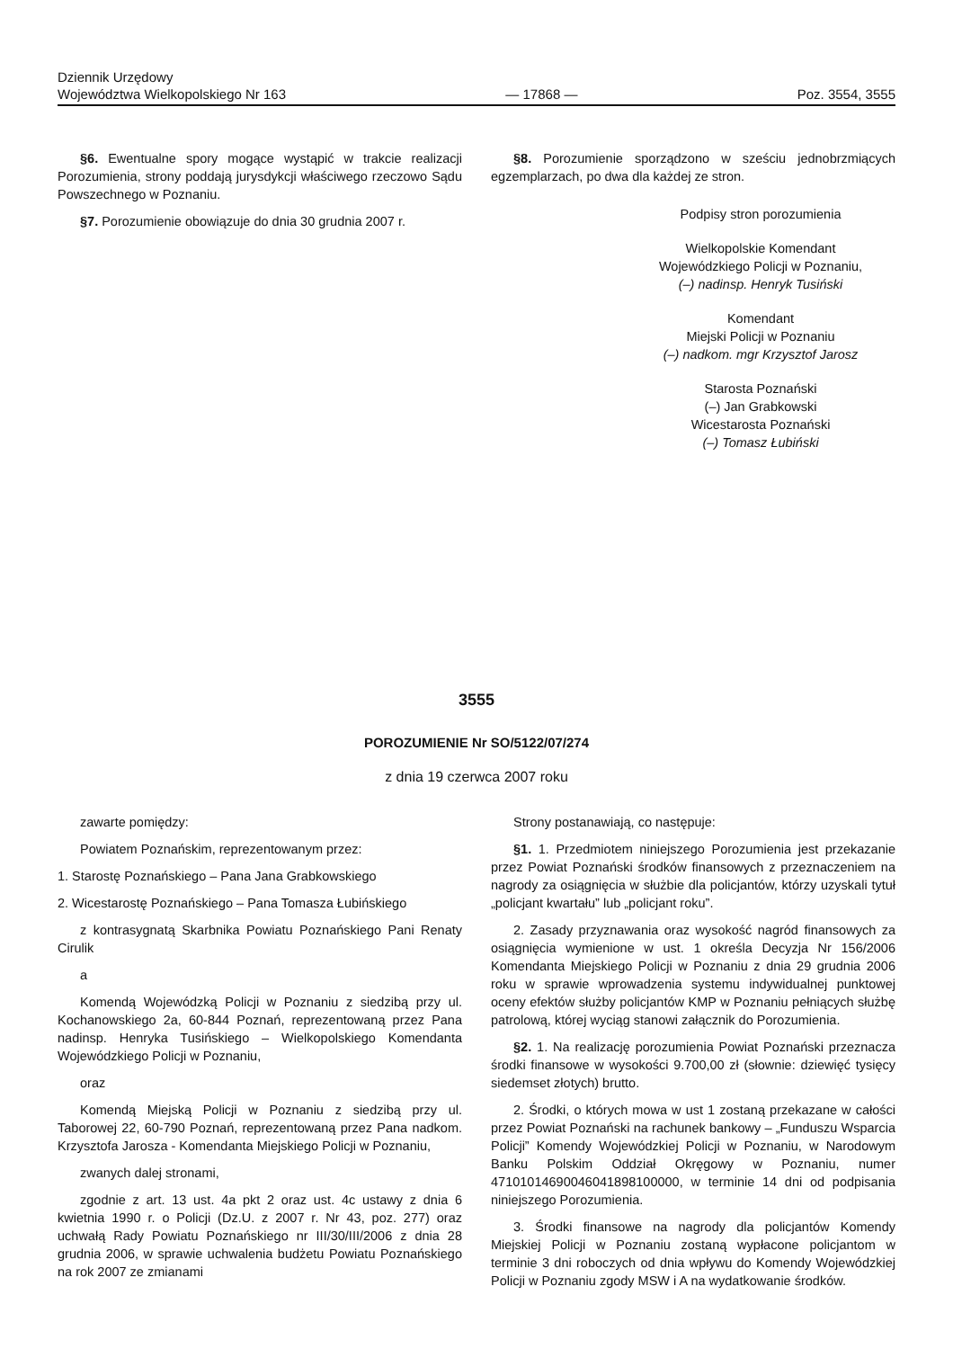Dziennik Urzędowy
Województwa Wielkopolskiego Nr 163
— 17868 —
Poz. 3554, 3555
§6. Ewentualne spory mogące wystąpić w trakcie realizacji Porozumienia, strony poddają jurysdykcji właściwego rzeczowo Sądu Powszechnego w Poznaniu.
§7. Porozumienie obowiązuje do dnia 30 grudnia 2007 r.
§8. Porozumienie sporządzono w sześciu jednobrzmiących egzemplarzach, po dwa dla każdej ze stron.
Podpisy stron porozumienia
Wielkopolskie Komendant
Wojewódzkiego Policji w Poznaniu,
(–) nadinsp. Henryk Tusiński
Komendant
Miejski Policji w Poznaniu
(–) nadkom. mgr Krzysztof Jarosz
Starosta Poznański
(–) Jan Grabkowski
Wicestarosta Poznański
(–) Tomasz Łubiński
3555
POROZUMIENIE Nr SO/5122/07/274
z dnia 19 czerwca 2007 roku
zawarte pomiędzy:
Powiatem Poznańskim, reprezentowanym przez:
1. Starostę Poznańskiego – Pana Jana Grabkowskiego
2. Wicestarostę Poznańskiego – Pana Tomasza Łubińskiego
z kontrasygnatą Skarbnika Powiatu Poznańskiego Pani Renaty Cirulik
a
Komendą Wojewódzką Policji w Poznaniu z siedzibą przy ul. Kochanowskiego 2a, 60-844 Poznań, reprezentowaną przez Pana nadinsp. Henryka Tusińskiego – Wielkopolskiego Komendanta Wojewódzkiego Policji w Poznaniu,
oraz
Komendą Miejską Policji w Poznaniu z siedzibą przy ul. Taborowej 22, 60-790 Poznań, reprezentowaną przez Pana nadkom. Krzysztofa Jarosza - Komendanta Miejskiego Policji w Poznaniu,
zwanych dalej stronami,
zgodnie z art. 13 ust. 4a pkt 2 oraz ust. 4c ustawy z dnia 6 kwietnia 1990 r. o Policji (Dz.U. z 2007 r. Nr 43, poz. 277) oraz uchwałą Rady Powiatu Poznańskiego nr III/30/III/2006 z dnia 28 grudnia 2006, w sprawie uchwalenia budżetu Powiatu Poznańskiego na rok 2007 ze zmianami
Strony postanawiają, co następuje:
§1. 1. Przedmiotem niniejszego Porozumienia jest przekazanie przez Powiat Poznański środków finansowych z przeznaczeniem na nagrody za osiągnięcia w służbie dla policjantów, którzy uzyskali tytuł „policjant kwartału” lub „policjant roku”.
2. Zasady przyznawania oraz wysokość nagród finansowych za osiągnięcia wymienione w ust. 1 określa Decyzja Nr 156/2006 Komendanta Miejskiego Policji w Poznaniu z dnia 29 grudnia 2006 roku w sprawie wprowadzenia systemu indywidualnej punktowej oceny efektów służby policjantów KMP w Poznaniu pełniących służbę patrolową, której wyciąg stanowi załącznik do Porozumienia.
§2. 1. Na realizację porozumienia Powiat Poznański przeznacza środki finansowe w wysokości 9.700,00 zł (słownie: dziewięć tysięcy siedemset złotych) brutto.
2. Środki, o których mowa w ust 1 zostaną przekazane w całości przez Powiat Poznański na rachunek bankowy – „Funduszu Wsparcia Policji” Komendy Wojewódzkiej Policji w Poznaniu, w Narodowym Banku Polskim Oddział Okręgowy w Poznaniu, numer 47101014690046041898100000, w terminie 14 dni od podpisania niniejszego Porozumienia.
3. Środki finansowe na nagrody dla policjantów Komendy Miejskiej Policji w Poznaniu zostaną wypłacone policjantom w terminie 3 dni roboczych od dnia wpływu do Komendy Wojewódzkiej Policji w Poznaniu zgody MSW i A na wydatkowanie środków.